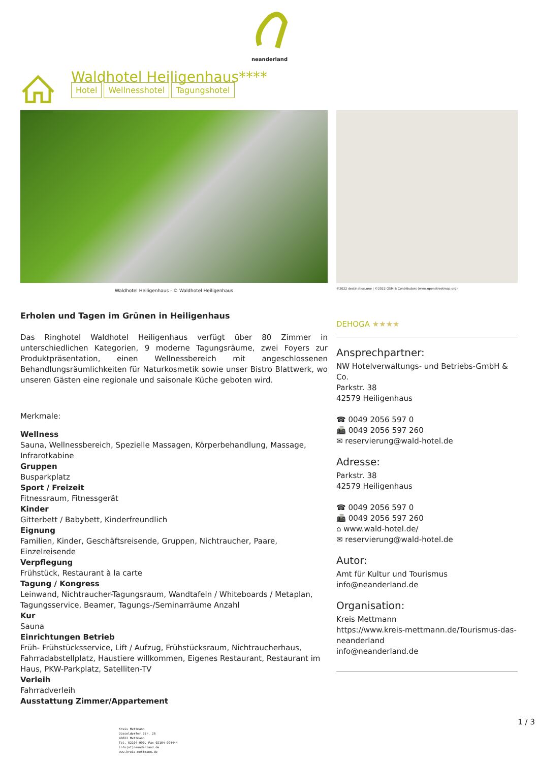neanderland
Waldhotel Heiligenhaus****
Hotel Wellnesshotel Tagungshotel
Waldhotel Heiligenhaus - © Waldhotel Heiligenhaus
Erholen und Tagen im Grünen in Heiligenhaus
Das Ringhotel Waldhotel Heiligenhaus verfügt über 80 Zimmer in unterschiedlichen Kategorien, 9 moderne Tagungsräume, zwei Foyers zur Produktpräsentation, einen Wellnessbereich mit angeschlossenen Behandlungsräumlichkeiten für Naturkosmetik sowie unser Bistro Blattwerk, wo unseren Gästen eine regionale und saisonale Küche geboten wird.
Merkmale:
Wellness
Sauna, Wellnessbereich, Spezielle Massagen, Körperbehandlung, Massage, Infrarotkabine
Gruppen
Busparkplatz
Sport / Freizeit
Fitnessraum, Fitnessgerät
Kinder
Gitterbett / Babybett, Kinderfreundlich
Eignung
Familien, Kinder, Geschäftsreisende, Gruppen, Nichtraucher, Paare, Einzelreisende
Verpflegung
Frühstück, Restaurant à la carte
Tagung / Kongress
Leinwand, Nichtraucher-Tagungsraum, Wandtafeln / Whiteboards / Metaplan, Tagungsservice, Beamer, Tagungs-/Seminarräume Anzahl
Kur
Sauna
Einrichtungen Betrieb
Früh- Frühstücksservice, Lift / Aufzug, Frühstücksraum, Nichtraucherhaus, Fahrradabstellplatz, Haustiere willkommen, Eigenes Restaurant, Restaurant im Haus, PKW-Parkplatz, Satelliten-TV
Verleih
Fahrradverleih
Ausstattung Zimmer/Appartement
©2022 destination.one | ©2022 OSM & Contributors (www.openstreetmap.org)
DEHOGA ★★★★
Ansprechpartner:
NW Hotelverwaltungs- und Betriebs-GmbH & Co.
Parkstr. 38
42579 Heiligenhaus
☎ 0049 2056 597 0
📠 0049 2056 597 260
✉ reservierung@wald-hotel.de
Adresse:
Parkstr. 38
42579 Heiligenhaus
☎ 0049 2056 597 0
📠 0049 2056 597 260
⌂ www.wald-hotel.de/
✉ reservierung@wald-hotel.de
Autor:
Amt für Kultur und Tourismus
info@neanderland.de
Organisation:
Kreis Mettmann
https://www.kreis-mettmann.de/Tourismus-das-neanderland
info@neanderland.de
1 / 3
Kreis Mettmann
Düsseldorfer Str. 26
40822 Mettmann
Tel. 02104-990, Fax 02104-994444
info(at)neanderland.de
www.kreis-mettmann.de